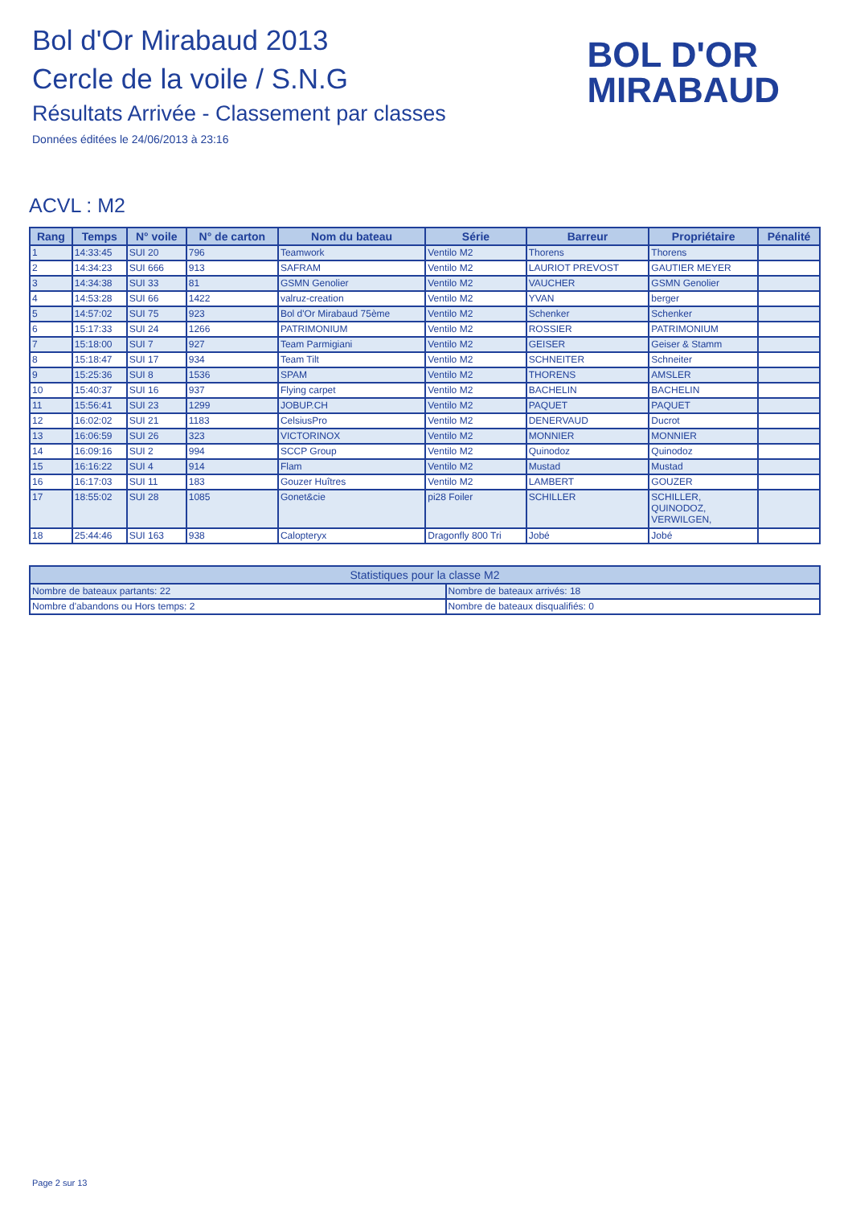Bol d'Or Mirabaud 2013
Cercle de la voile / S.N.G
Résultats Arrivée - Classement par classes
Données éditées le 24/06/2013 à 23:16
BOL D'OR
MIRABAUD
ACVL : M2
| Rang | Temps | N° voile | N° de carton | Nom du bateau | Série | Barreur | Propriétaire | Pénalité |
| --- | --- | --- | --- | --- | --- | --- | --- | --- |
| 1 | 14:33:45 | SUI 20 | 796 | Teamwork | Ventilo M2 | Thorens | Thorens | |
| 2 | 14:34:23 | SUI 666 | 913 | SAFRAM | Ventilo M2 | LAURIOT PREVOST | GAUTIER MEYER | |
| 3 | 14:34:38 | SUI 33 | 81 | GSMN Genolier | Ventilo M2 | VAUCHER | GSMN Genolier | |
| 4 | 14:53:28 | SUI 66 | 1422 | valruz-creation | Ventilo M2 | YVAN | berger | |
| 5 | 14:57:02 | SUI 75 | 923 | Bol d'Or Mirabaud 75ème | Ventilo M2 | Schenker | Schenker | |
| 6 | 15:17:33 | SUI 24 | 1266 | PATRIMONIUM | Ventilo M2 | ROSSIER | PATRIMONIUM | |
| 7 | 15:18:00 | SUI 7 | 927 | Team Parmigiani | Ventilo M2 | GEISER | Geiser & Stamm | |
| 8 | 15:18:47 | SUI 17 | 934 | Team Tilt | Ventilo M2 | SCHNEITER | Schneiter | |
| 9 | 15:25:36 | SUI 8 | 1536 | SPAM | Ventilo M2 | THORENS | AMSLER | |
| 10 | 15:40:37 | SUI 16 | 937 | Flying carpet | Ventilo M2 | BACHELIN | BACHELIN | |
| 11 | 15:56:41 | SUI 23 | 1299 | JOBUP.CH | Ventilo M2 | PAQUET | PAQUET | |
| 12 | 16:02:02 | SUI 21 | 1183 | CelsiusPro | Ventilo M2 | DENERVAUD | Ducrot | |
| 13 | 16:06:59 | SUI 26 | 323 | VICTORINOX | Ventilo M2 | MONNIER | MONNIER | |
| 14 | 16:09:16 | SUI 2 | 994 | SCCP Group | Ventilo M2 | Quinodoz | Quinodoz | |
| 15 | 16:16:22 | SUI 4 | 914 | Flam | Ventilo M2 | Mustad | Mustad | |
| 16 | 16:17:03 | SUI 11 | 183 | Gouzer Huîtres | Ventilo M2 | LAMBERT | GOUZER | |
| 17 | 18:55:02 | SUI 28 | 1085 | Gonet&cie | pi28 Foiler | SCHILLER | SCHILLER, QUINODOZ, VERWILGEN, | |
| 18 | 25:44:46 | SUI 163 | 938 | Calopteryx | Dragonfly 800 Tri | Jobé | Jobé | |
| Statistiques pour la classe M2 | |
| --- | --- |
| Nombre de bateaux partants: 22 | Nombre de bateaux arrivés: 18 |
| Nombre d'abandons ou Hors temps: 2 | Nombre de bateaux disqualifiés: 0 |
Page 2 sur 13